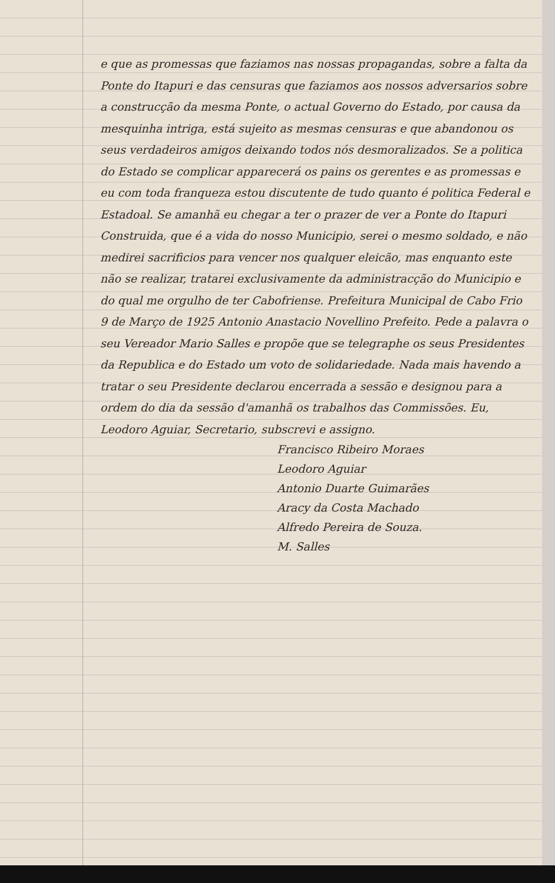e que as promessas que faziamos nas nossas propagandas, sobre a falta da Ponte do Itapuri e das censuras que faziamos aos nossos adversarios sobre a construcção da mesma Ponte, o actual Governo do Estado, por causa da mesquinha intriga, está sujeito as mesmas censuras e que abandonou os seus verdadeiros amigos deixando todos nós desmoralizados. Se a politica do Estado se complicar apparecerá os pains os gerentes e as promessas e eu com toda franqueza estou discutente de tudo quanto é politica Federal e Estadoal. Se amanhã eu chegar a ter o prazer de ver a Ponte do Itapuri Construida, que é a vida do nosso Municipio, serei o mesmo soldado, e não medirei sacrificios para vencer nos qualquer eleicão, mas enquanto este não se realizar, tratarei exclusivamente da administracção do Municipio e do qual me orgulho de ter Cabofriense. Prefeitura Municipal de Cabo Frio 9 de Março de 1925 Antonio Anastacio Novellino Prefeito. Pede a palavra o seu Vereador Mario Salles e propõe que se telegraphe os seus Presidentes da Republica e do Estado um voto de solidariedade. Nada mais havendo a tratar o seu Presidente declarou encerrada a sessão e designou para a ordem do dia da sessão d'amanhã os trabalhos das Commissões. Eu, Leodoro Aguiar, Secretario, subscrevi e assigno.
Francisco Ribeiro Moraes
Leodoro Aguiar
Antonio Duarte Guimarães
Aracy da Costa Machado
Alfredo Pereira de Souza.
M. Salles